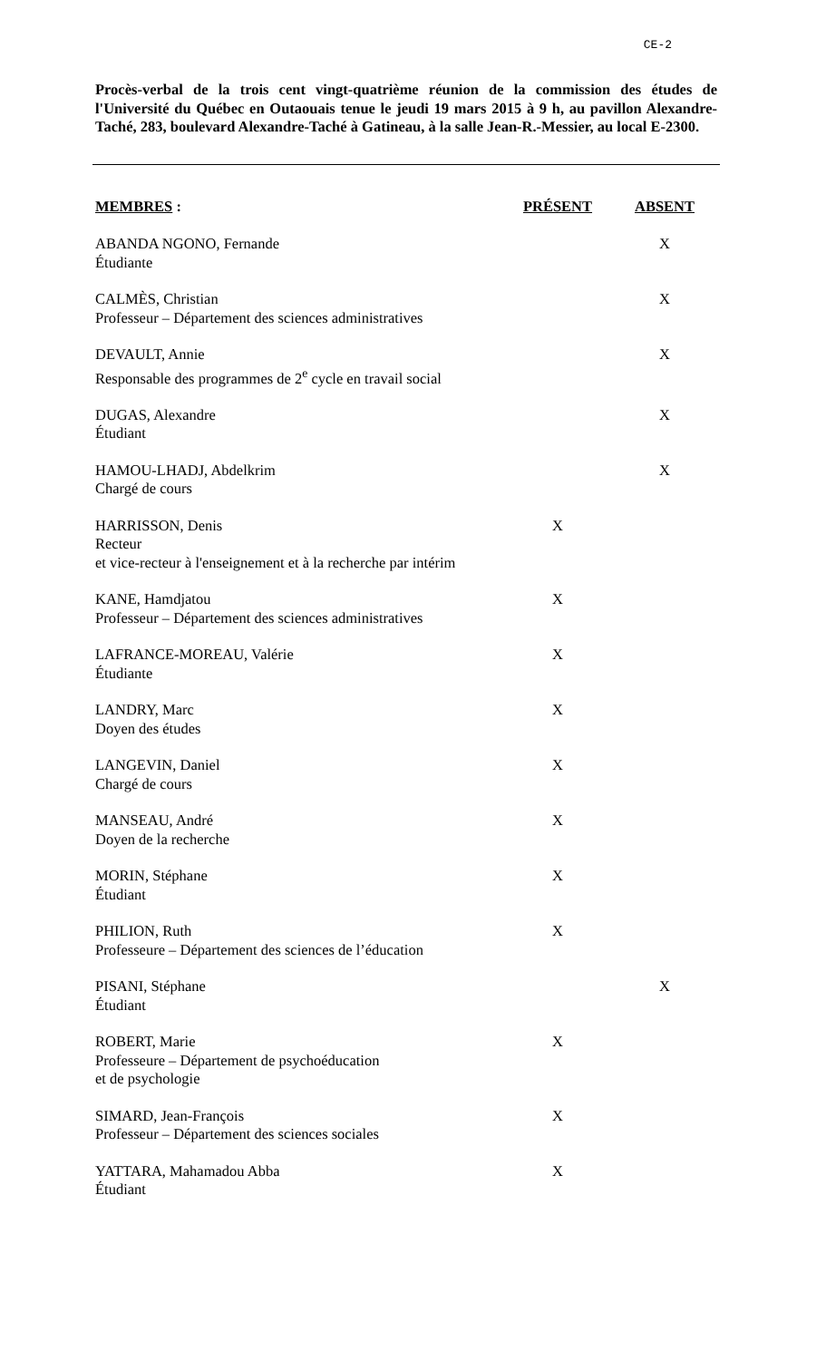CE-2
Procès-verbal de la trois cent vingt-quatrième réunion de la commission des études de l'Université du Québec en Outaouais tenue le jeudi 19 mars 2015 à 9 h, au pavillon Alexandre-Taché, 283, boulevard Alexandre-Taché à Gatineau, à la salle Jean-R.-Messier, au local E-2300.
| MEMBRES : | PRÉSENT | ABSENT |
| --- | --- | --- |
| ABANDA NGONO, Fernande Étudiante | | X |
| CALMÈS, Christian Professeur – Département des sciences administratives | | X |
| DEVAULT, Annie Responsable des programmes de 2<sup>e</sup> cycle en travail social | | X |
| DUGAS, Alexandre Étudiant | | X |
| HAMOU-LHADJ, Abdelkrim Chargé de cours | | X |
| HARRISSON, Denis Recteur et vice-recteur à l'enseignement et à la recherche par intérim | X | |
| KANE, Hamdjatou Professeur – Département des sciences administratives | X | |
| LAFRANCE-MOREAU, Valérie Étudiante | X | |
| LANDRY, Marc Doyen des études | X | |
| LANGEVIN, Daniel Chargé de cours | X | |
| MANSEAU, André Doyen de la recherche | X | |
| MORIN, Stéphane Étudiant | X | |
| PHILION, Ruth Professeure – Département des sciences de l’éducation | X | |
| PISANI, Stéphane Étudiant | | X |
| ROBERT, Marie Professeure – Département de psychoéducation et de psychologie | X | |
| SIMARD, Jean-François Professeur – Département des sciences sociales | X | |
| YATTARA, Mahamadou Abba Étudiant | X | |